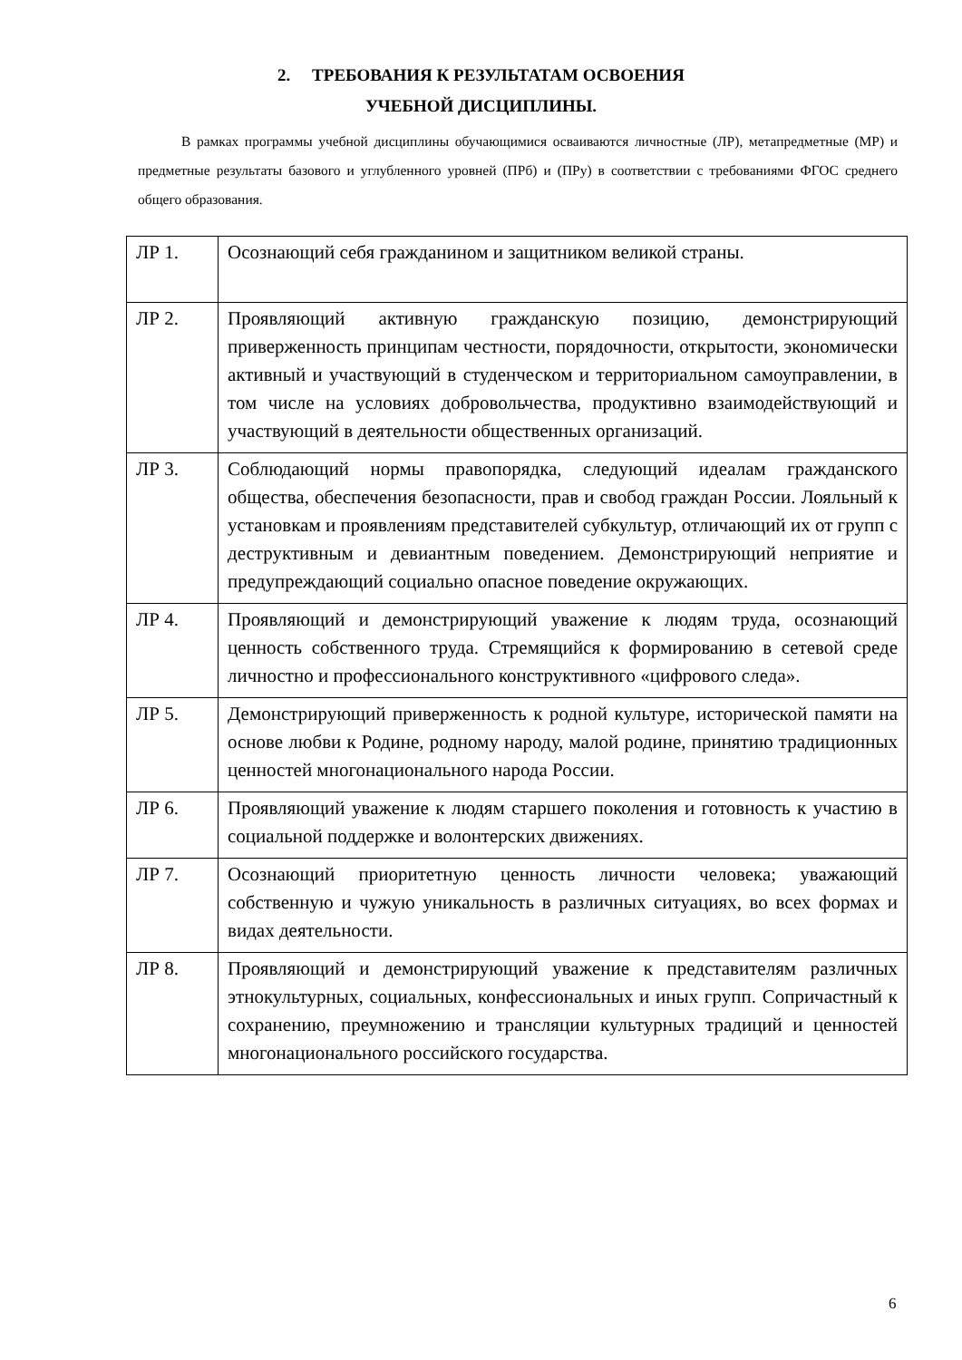2. ТРЕБОВАНИЯ К РЕЗУЛЬТАТАМ ОСВОЕНИЯ
УЧЕБНОЙ ДИСЦИПЛИНЫ.
В рамках программы учебной дисциплины обучающимися осваиваются личностные (ЛР), метапредметные (МР) и предметные результаты базового и углубленного уровней (ПРб) и (ПРу) в соответствии с требованиями ФГОС среднего общего образования.
| ЛР 1. | Осознающий себя гражданином и защитником великой страны. |
| ЛР 2. | Проявляющий активную гражданскую позицию, демонстрирующий приверженность принципам честности, порядочности, открытости, экономически активный и участвующий в студенческом и территориальном самоуправлении, в том числе на условиях добровольчества, продуктивно взаимодействующий и участвующий в деятельности общественных организаций. |
| ЛР 3. | Соблюдающий нормы правопорядка, следующий идеалам гражданского общества, обеспечения безопасности, прав и свобод граждан России. Лояльный к установкам и проявлениям представителей субкультур, отличающий их от групп с деструктивным и девиантным поведением. Демонстрирующий неприятие и предупреждающий социально опасное поведение окружающих. |
| ЛР 4. | Проявляющий и демонстрирующий уважение к людям труда, осознающий ценность собственного труда. Стремящийся к формированию в сетевой среде личностно и профессионального конструктивного «цифрового следа». |
| ЛР 5. | Демонстрирующий приверженность к родной культуре, исторической памяти на основе любви к Родине, родному народу, малой родине, принятию традиционных ценностей многонационального народа России. |
| ЛР 6. | Проявляющий уважение к людям старшего поколения и готовность к участию в социальной поддержке и волонтерских движениях. |
| ЛР 7. | Осознающий приоритетную ценность личности человека; уважающий собственную и чужую уникальность в различных ситуациях, во всех формах и видах деятельности. |
| ЛР 8. | Проявляющий и демонстрирующий уважение к представителям различных этнокультурных, социальных, конфессиональных и иных групп. Сопричастный к сохранению, преумножению и трансляции культурных традиций и ценностей многонационального российского государства. |
6